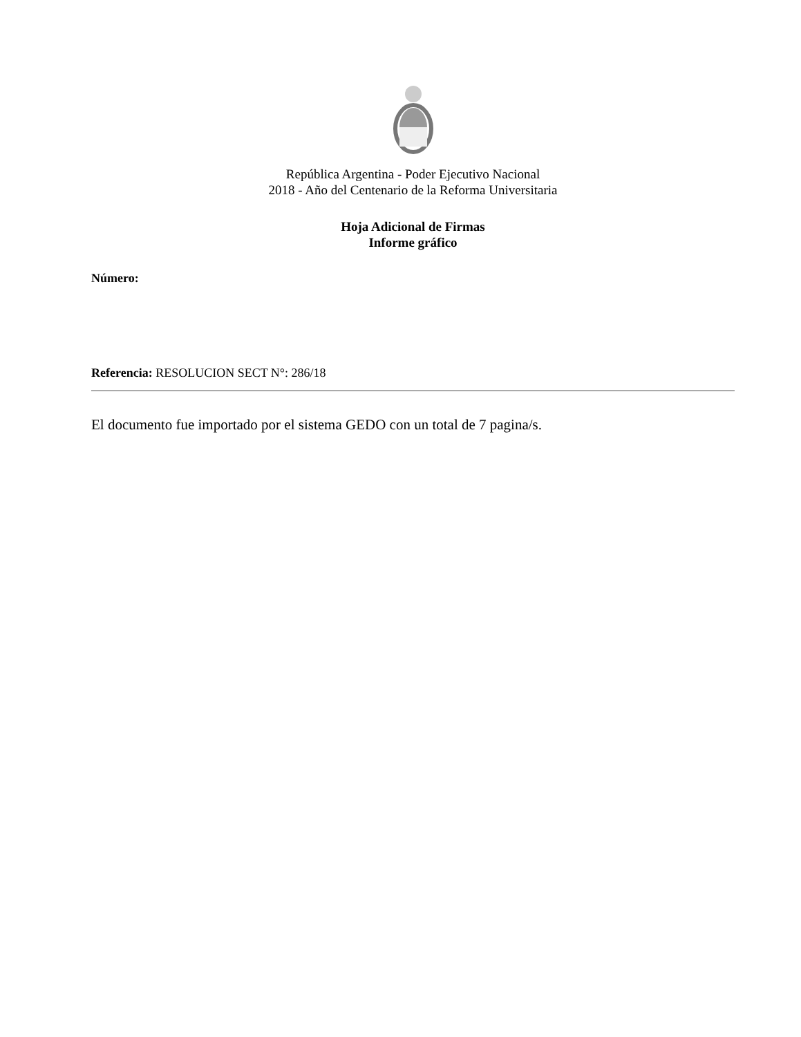República Argentina - Poder Ejecutivo Nacional
2018 - Año del Centenario de la Reforma Universitaria
Hoja Adicional de Firmas
Informe gráfico
Número:
Referencia: RESOLUCION SECT N°: 286/18
El documento fue importado por el sistema GEDO con un total de 7 pagina/s.